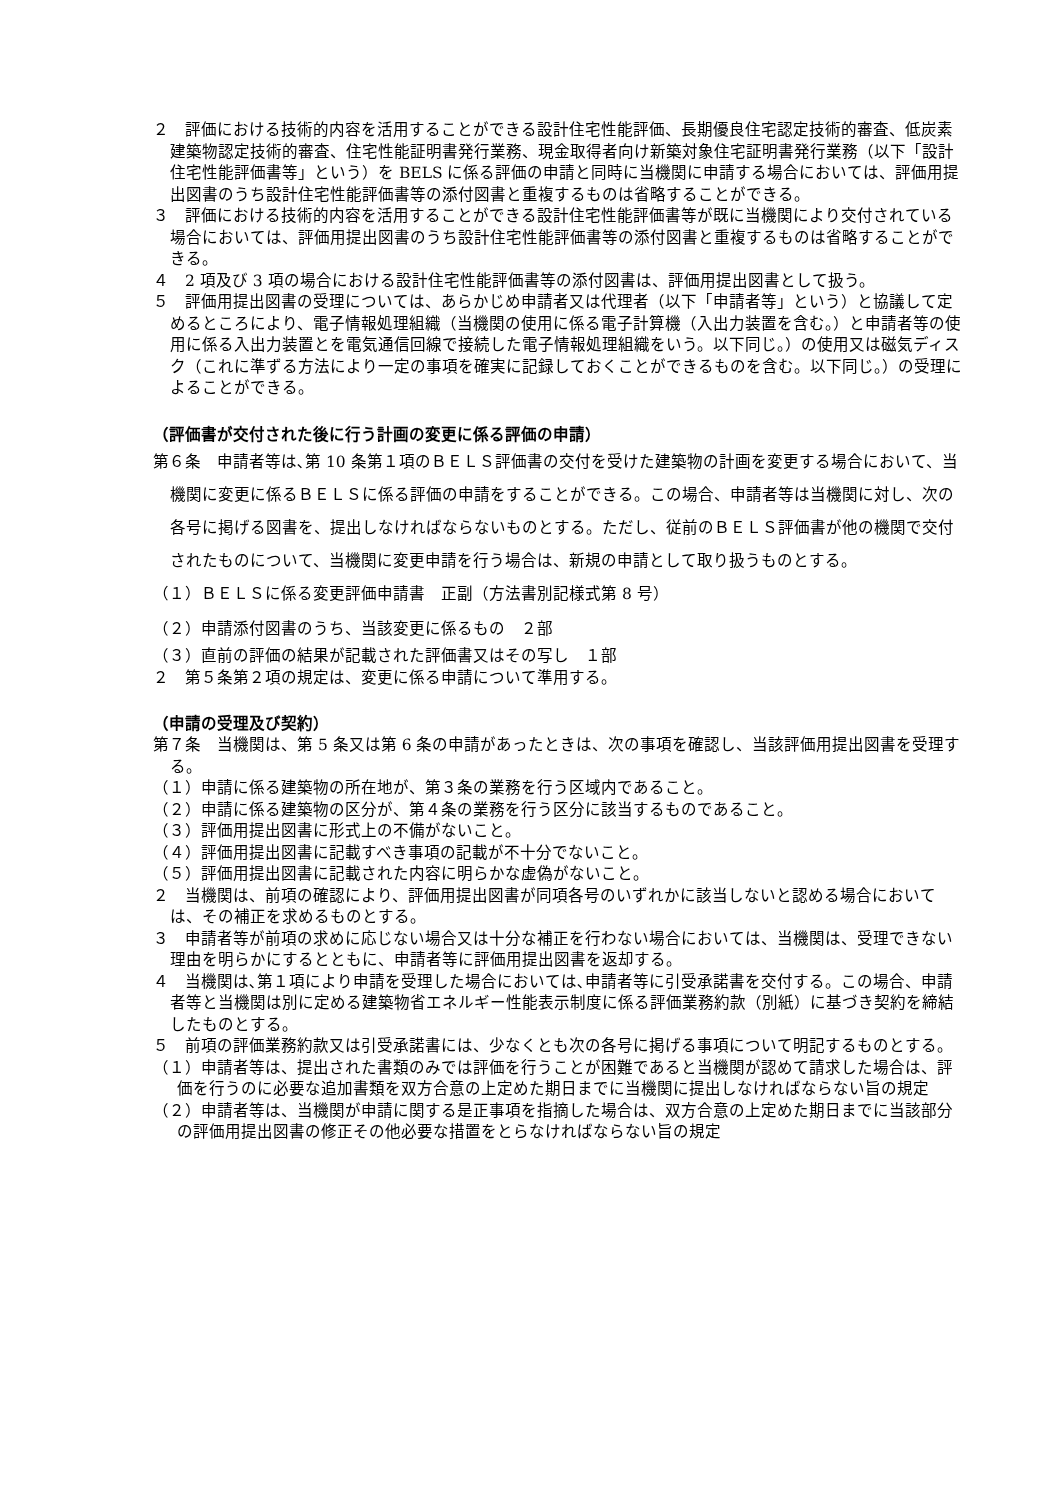２　評価における技術的内容を活用することができる設計住宅性能評価、長期優良住宅認定技術的審査、低炭素建築物認定技術的審査、住宅性能証明書発行業務、現金取得者向け新築対象住宅証明書発行業務（以下「設計住宅性能評価書等」という）を BELS に係る評価の申請と同時に当機関に申請する場合においては、評価用提出図書のうち設計住宅性能評価書等の添付図書と重複するものは省略することができる。
３　評価における技術的内容を活用することができる設計住宅性能評価書等が既に当機関により交付されている場合においては、評価用提出図書のうち設計住宅性能評価書等の添付図書と重複するものは省略することができる。
４　2 項及び 3 項の場合における設計住宅性能評価書等の添付図書は、評価用提出図書として扱う。
５　評価用提出図書の受理については、あらかじめ申請者又は代理者（以下「申請者等」という）と協議して定めるところにより、電子情報処理組織（当機関の使用に係る電子計算機（入出力装置を含む。）と申請者等の使用に係る入出力装置とを電気通信回線で接続した電子情報処理組織をいう。以下同じ。）の使用又は磁気ディスク（これに準ずる方法により一定の事項を確実に記録しておくことができるものを含む。以下同じ。）の受理によることができる。
（評価書が交付された後に行う計画の変更に係る評価の申請）
第６条　申請者等は､第 10 条第１項のＢＥＬＳ評価書の交付を受けた建築物の計画を変更する場合において、当機関に変更に係るＢＥＬＳに係る評価の申請をすることができる。この場合、申請者等は当機関に対し、次の各号に掲げる図書を、提出しなければならないものとする。ただし、従前のＢＥＬＳ評価書が他の機関で交付されたものについて、当機関に変更申請を行う場合は、新規の申請として取り扱うものとする。
（１）ＢＥＬＳに係る変更評価申請書　正副（方法書別記様式第 8 号）
（２）申請添付図書のうち、当該変更に係るもの　２部
（３）直前の評価の結果が記載された評価書又はその写し　１部
２　第５条第２項の規定は、変更に係る申請について準用する。
（申請の受理及び契約）
第７条　当機関は、第 5 条又は第 6 条の申請があったときは、次の事項を確認し、当該評価用提出図書を受理する。
（１）申請に係る建築物の所在地が、第３条の業務を行う区域内であること。
（２）申請に係る建築物の区分が、第４条の業務を行う区分に該当するものであること。
（３）評価用提出図書に形式上の不備がないこと。
（４）評価用提出図書に記載すべき事項の記載が不十分でないこと。
（５）評価用提出図書に記載された内容に明らかな虚偽がないこと。
２　当機関は、前項の確認により、評価用提出図書が同項各号のいずれかに該当しないと認める場合においては、その補正を求めるものとする。
３　申請者等が前項の求めに応じない場合又は十分な補正を行わない場合においては、当機関は、受理できない理由を明らかにするとともに、申請者等に評価用提出図書を返却する。
４　当機関は､第１項により申請を受理した場合においては､申請者等に引受承諾書を交付する。この場合、申請者等と当機関は別に定める建築物省エネルギー性能表示制度に係る評価業務約款（別紙）に基づき契約を締結したものとする。
５　前項の評価業務約款又は引受承諾書には、少なくとも次の各号に掲げる事項について明記するものとする。
（１）申請者等は、提出された書類のみでは評価を行うことが困難であると当機関が認めて請求した場合は、評価を行うのに必要な追加書類を双方合意の上定めた期日までに当機関に提出しなければならない旨の規定
（２）申請者等は、当機関が申請に関する是正事項を指摘した場合は、双方合意の上定めた期日までに当該部分の評価用提出図書の修正その他必要な措置をとらなければならない旨の規定